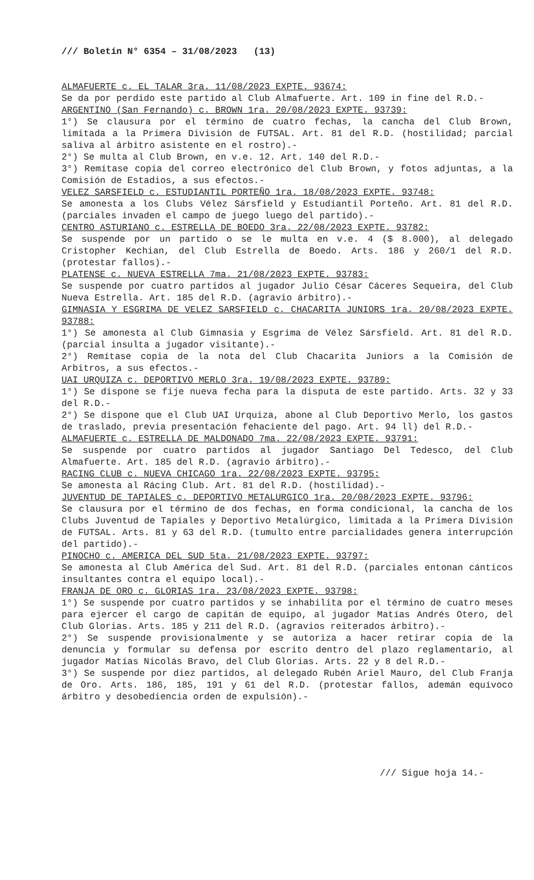/// Boletín N° 6354 – 31/08/2023 (13)
ALMAFUERTE c. EL TALAR 3ra. 11/08/2023 EXPTE. 93674:
Se da por perdido este partido al Club Almafuerte. Art. 109 in fine del R.D.-
ARGENTINO (San Fernando) c. BROWN 1ra. 20/08/2023 EXPTE. 93739:
1°) Se clausura por el término de cuatro fechas, la cancha del Club Brown, limitada a la Primera División de FUTSAL. Art. 81 del R.D. (hostilidad; parcial saliva al árbitro asistente en el rostro).-
2°) Se multa al Club Brown, en v.e. 12. Art. 140 del R.D.-
3°) Remítase copia del correo electrónico del Club Brown, y fotos adjuntas, a la Comisión de Estadios, a sus efectos.-
VELEZ SARSFIELD c. ESTUDIANTIL PORTEÑO 1ra. 18/08/2023 EXPTE. 93748:
Se amonesta a los Clubs Vélez Sársfield y Estudiantil Porteño. Art. 81 del R.D. (parciales invaden el campo de juego luego del partido).-
CENTRO ASTURIANO c. ESTRELLA DE BOEDO 3ra. 22/08/2023 EXPTE. 93782:
Se suspende por un partido o se le multa en v.e. 4 ($ 8.000), al delegado Cristopher Kechian, del Club Estrella de Boedo. Arts. 186 y 260/1 del R.D. (protestar fallos).-
PLATENSE c. NUEVA ESTRELLA 7ma. 21/08/2023 EXPTE. 93783:
Se suspende por cuatro partidos al jugador Julio César Cáceres Sequeira, del Club Nueva Estrella. Art. 185 del R.D. (agravio árbitro).-
GIMNASIA Y ESGRIMA DE VELEZ SARSFIELD c. CHACARITA JUNIORS 1ra. 20/08/2023 EXPTE. 93788:
1°) Se amonesta al Club Gimnasia y Esgrima de Vélez Sársfield. Art. 81 del R.D. (parcial insulta a jugador visitante).-
2°) Remítase copia de la nota del Club Chacarita Juniors a la Comisión de Arbitros, a sus efectos.-
UAI URQUIZA c. DEPORTIVO MERLO 3ra. 19/08/2023 EXPTE. 93789:
1°) Se dispone se fije nueva fecha para la disputa de este partido. Arts. 32 y 33 del R.D.-
2°) Se dispone que el Club UAI Urquiza, abone al Club Deportivo Merlo, los gastos de traslado, previa presentación fehaciente del pago. Art. 94 ll) del R.D.-
ALMAFUERTE c. ESTRELLA DE MALDONADO 7ma. 22/08/2023 EXPTE. 93791:
Se suspende por cuatro partidos al jugador Santiago Del Tedesco, del Club Almafuerte. Art. 185 del R.D. (agravio árbitro).-
RACING CLUB c. NUEVA CHICAGO 1ra. 22/08/2023 EXPTE. 93795:
Se amonesta al Rácing Club. Art. 81 del R.D. (hostilidad).-
JUVENTUD DE TAPIALES c. DEPORTIVO METALURGICO 1ra. 20/08/2023 EXPTE. 93796:
Se clausura por el término de dos fechas, en forma condicional, la cancha de los Clubs Juventud de Tapiales y Deportivo Metalúrgico, limitada a la Primera División de FUTSAL. Arts. 81 y 63 del R.D. (tumulto entre parcialidades genera interrupción del partido).-
PINOCHO c. AMERICA DEL SUD 5ta. 21/08/2023 EXPTE. 93797:
Se amonesta al Club América del Sud. Art. 81 del R.D. (parciales entonan cánticos insultantes contra el equipo local).-
FRANJA DE ORO c. GLORIAS 1ra. 23/08/2023 EXPTE. 93798:
1°) Se suspende por cuatro partidos y se inhabilita por el término de cuatro meses para ejercer el cargo de capitán de equipo, al jugador Matías Andrés Otero, del Club Glorias. Arts. 185 y 211 del R.D. (agravios reiterados árbitro).-
2°) Se suspende provisionalmente y se autoriza a hacer retirar copia de la denuncia y formular su defensa por escrito dentro del plazo reglamentario, al jugador Matías Nicolás Bravo, del Club Glorias. Arts. 22 y 8 del R.D.-
3°) Se suspende por diez partidos, al delegado Rubén Ariel Mauro, del Club Franja de Oro. Arts. 186, 185, 191 y 61 del R.D. (protestar fallos, ademán equívoco árbitro y desobediencia orden de expulsión).-
/// Sigue hoja 14.-